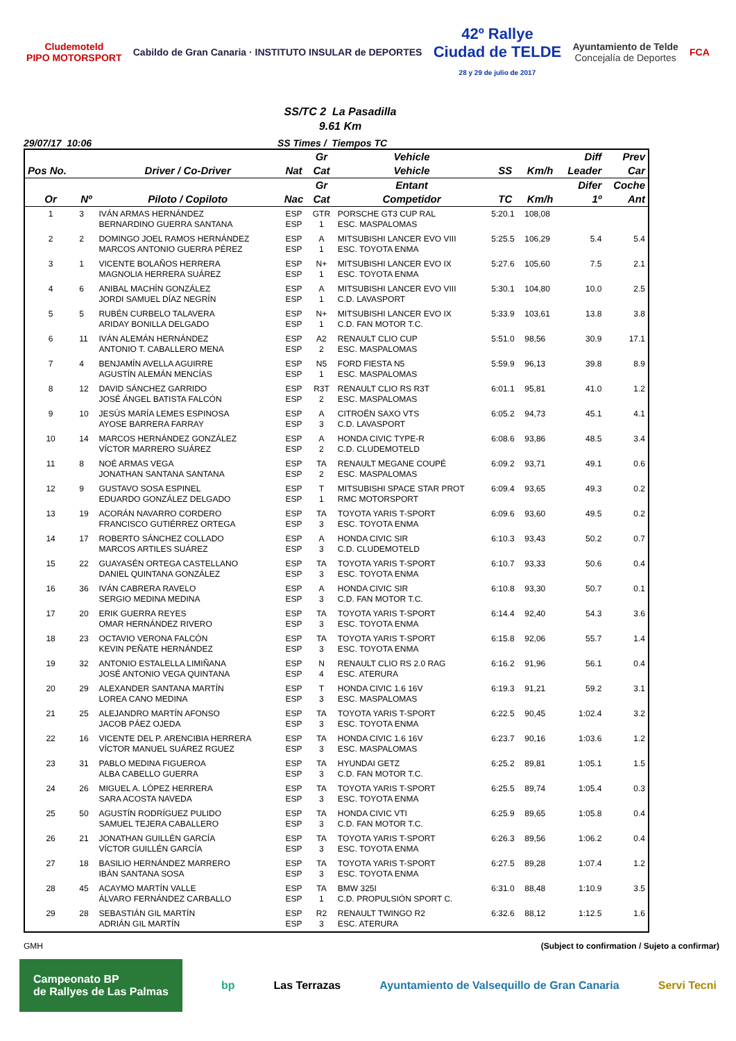Cludemoteld
PIPO MOTORSPORT
Cabildo de Gran Canaria · INSTITUTO INSULAR de DEPORTES
42º Rallye
Ciudad de TELDE
28 y 29 de julio de 2017
Ayuntamiento de Telde
Concejalía de Deportes
FCA
SS/TC 2 La Pasadilla
9.61 Km
29/07/17 10:06 SS Times / Tiempos TC
| | | | | Gr | Vehicle | | | Diff | Prev |
| --- | --- | --- | --- | --- | --- | --- | --- | --- | --- |
| Pos No. | | Driver / Co-Driver | Nat | Cat | Vehicle | SS | Km/h | Leader | Car |
| | | | | Gr | Entant | | | Difer | Coche |
| Or | Nº | Piloto / Copiloto | Nac | Cat | Competidor | TC | Km/h | 1º | Ant |
| 1 | 3 | IVÁN ARMAS HERNÁNDEZ BERNARDINO GUERRA SANTANA | ESP ESP | GTR 1 | PORSCHE GT3 CUP RAL ESC. MASPALOMAS | 5:20.1 | 108,08 | | |
| 2 | 2 | DOMINGO JOEL RAMOS HERNÁNDEZ MARCOS ANTONIO GUERRA PÉREZ | ESP ESP | A 1 | MITSUBISHI LANCER EVO VIII ESC. TOYOTA ENMA | 5:25.5 | 106,29 | 5.4 | 5.4 |
| 3 | 1 | VICENTE BOLAÑOS HERRERA MAGNOLIA HERRERA SUÁREZ | ESP ESP | N+ 1 | MITSUBISHI LANCER EVO IX ESC. TOYOTA ENMA | 5:27.6 | 105,60 | 7.5 | 2.1 |
| 4 | 6 | ANIBAL MACHÍN GONZÁLEZ JORDI SAMUEL DÍAZ NEGRÍN | ESP ESP | A 1 | MITSUBISHI LANCER EVO VIII C.D. LAVASPORT | 5:30.1 | 104,80 | 10.0 | 2.5 |
| 5 | 5 | RUBÉN CURBELO TALAVERA ARIDAY BONILLA DELGADO | ESP ESP | N+ 1 | MITSUBISHI LANCER EVO IX C.D. FAN MOTOR T.C. | 5:33.9 | 103,61 | 13.8 | 3.8 |
| 6 | 11 | IVÁN ALEMÁN HERNÁNDEZ ANTONIO T. CABALLERO MENA | ESP ESP | A2 2 | RENAULT CLIO CUP ESC. MASPALOMAS | 5:51.0 | 98,56 | 30.9 | 17.1 |
| 7 | 4 | BENJAMÍN AVELLA AGUIRRE AGUSTÍN ALEMÁN MENCÍAS | ESP ESP | N5 1 | FORD FIESTA N5 ESC. MASPALOMAS | 5:59.9 | 96,13 | 39.8 | 8.9 |
| 8 | 12 | DAVID SÁNCHEZ GARRIDO JOSÉ ÁNGEL BATISTA FALCÓN | ESP ESP | R3T 2 | RENAULT CLIO RS R3T ESC. MASPALOMAS | 6:01.1 | 95,81 | 41.0 | 1.2 |
| 9 | 10 | JESÚS MARÍA LEMES ESPINOSA AYOSE BARRERA FARRAY | ESP ESP | A 3 | CITROËN SAXO VTS C.D. LAVASPORT | 6:05.2 | 94,73 | 45.1 | 4.1 |
| 10 | 14 | MARCOS HERNÁNDEZ GONZÁLEZ VÍCTOR MARRERO SUÁREZ | ESP ESP | A 2 | HONDA CIVIC TYPE-R C.D. CLUDEMOTELD | 6:08.6 | 93,86 | 48.5 | 3.4 |
| 11 | 8 | NOÉ ARMAS VEGA JONATHAN SANTANA SANTANA | ESP ESP | TA 2 | RENAULT MEGANE COUPÉ ESC. MASPALOMAS | 6:09.2 | 93,71 | 49.1 | 0.6 |
| 12 | 9 | GUSTAVO SOSA ESPINEL EDUARDO GONZÁLEZ DELGADO | ESP ESP | T 1 | MITSUBISHI SPACE STAR PROT RMC MOTORSPORT | 6:09.4 | 93,65 | 49.3 | 0.2 |
| 13 | 19 | ACORÁN NAVARRO CORDERO FRANCISCO GUTIÉRREZ ORTEGA | ESP ESP | TA 3 | TOYOTA YARIS T-SPORT ESC. TOYOTA ENMA | 6:09.6 | 93,60 | 49.5 | 0.2 |
| 14 | 17 | ROBERTO SÁNCHEZ COLLADO MARCOS ARTILES SUÁREZ | ESP ESP | A 3 | HONDA CIVIC SIR C.D. CLUDEMOTELD | 6:10.3 | 93,43 | 50.2 | 0.7 |
| 15 | 22 | GUAYASÉN ORTEGA CASTELLANO DANIEL QUINTANA GONZÁLEZ | ESP ESP | TA 3 | TOYOTA YARIS T-SPORT ESC. TOYOTA ENMA | 6:10.7 | 93,33 | 50.6 | 0.4 |
| 16 | 36 | IVÁN CABRERA RAVELO SERGIO MEDINA MEDINA | ESP ESP | A 3 | HONDA CIVIC SIR C.D. FAN MOTOR T.C. | 6:10.8 | 93,30 | 50.7 | 0.1 |
| 17 | 20 | ERIK GUERRA REYES OMAR HERNÁNDEZ RIVERO | ESP ESP | TA 3 | TOYOTA YARIS T-SPORT ESC. TOYOTA ENMA | 6:14.4 | 92,40 | 54.3 | 3.6 |
| 18 | 23 | OCTAVIO VERONA FALCÓN KEVIN PEÑATE HERNÁNDEZ | ESP ESP | TA 3 | TOYOTA YARIS T-SPORT ESC. TOYOTA ENMA | 6:15.8 | 92,06 | 55.7 | 1.4 |
| 19 | 32 | ANTONIO ESTALELLA LIMIÑANA JOSÉ ANTONIO VEGA QUINTANA | ESP ESP | N 4 | RENAULT CLIO RS 2.0 RAG ESC. ATERURA | 6:16.2 | 91,96 | 56.1 | 0.4 |
| 20 | 29 | ALEXANDER SANTANA MARTÍN LOREA CANO MEDINA | ESP ESP | T 3 | HONDA CIVIC 1.6 16V ESC. MASPALOMAS | 6:19.3 | 91,21 | 59.2 | 3.1 |
| 21 | 25 | ALEJANDRO MARTÍN AFONSO JACOB PÁEZ OJEDA | ESP ESP | TA 3 | TOYOTA YARIS T-SPORT ESC. TOYOTA ENMA | 6:22.5 | 90,45 | 1:02.4 | 3.2 |
| 22 | 16 | VICENTE DEL P. ARENCIBIA HERRERA VÍCTOR MANUEL SUÁREZ RGUEZ | ESP ESP | TA 3 | HONDA CIVIC 1.6 16V ESC. MASPALOMAS | 6:23.7 | 90,16 | 1:03.6 | 1.2 |
| 23 | 31 | PABLO MEDINA FIGUEROA ALBA CABELLO GUERRA | ESP ESP | TA 3 | HYUNDAI GETZ C.D. FAN MOTOR T.C. | 6:25.2 | 89,81 | 1:05.1 | 1.5 |
| 24 | 26 | MIGUEL A. LÓPEZ HERRERA SARA ACOSTA NAVEDA | ESP ESP | TA 3 | TOYOTA YARIS T-SPORT ESC. TOYOTA ENMA | 6:25.5 | 89,74 | 1:05.4 | 0.3 |
| 25 | 50 | AGUSTÍN RODRÍGUEZ PULIDO SAMUEL TEJERA CABALLERO | ESP ESP | TA 3 | HONDA CIVIC VTI C.D. FAN MOTOR T.C. | 6:25.9 | 89,65 | 1:05.8 | 0.4 |
| 26 | 21 | JONATHAN GUILLÉN GARCÍA VÍCTOR GUILLÉN GARCÍA | ESP ESP | TA 3 | TOYOTA YARIS T-SPORT ESC. TOYOTA ENMA | 6:26.3 | 89,56 | 1:06.2 | 0.4 |
| 27 | 18 | BASILIO HERNÁNDEZ MARRERO IBÁN SANTANA SOSA | ESP ESP | TA 3 | TOYOTA YARIS T-SPORT ESC. TOYOTA ENMA | 6:27.5 | 89,28 | 1:07.4 | 1.2 |
| 28 | 45 | ACAYMO MARTÍN VALLE ÁLVARO FERNÁNDEZ CARBALLO | ESP ESP | TA 1 | BMW 325I C.D. PROPULSIÓN SPORT C. | 6:31.0 | 88,48 | 1:10.9 | 3.5 |
| 29 | 28 | SEBASTIÁN GIL MARTÍN ADRIÁN GIL MARTÍN | ESP ESP | R2 3 | RENAULT TWINGO R2 ESC. ATERURA | 6:32.6 | 88,12 | 1:12.5 | 1.6 |
GMH (Subject to confirmation / Sujeto a confirmar)
Campeonato BP
de Rallyes de Las Palmas bp Las Terrazas Ayuntamiento de Valsequillo de Gran Canaria Servi Tecni